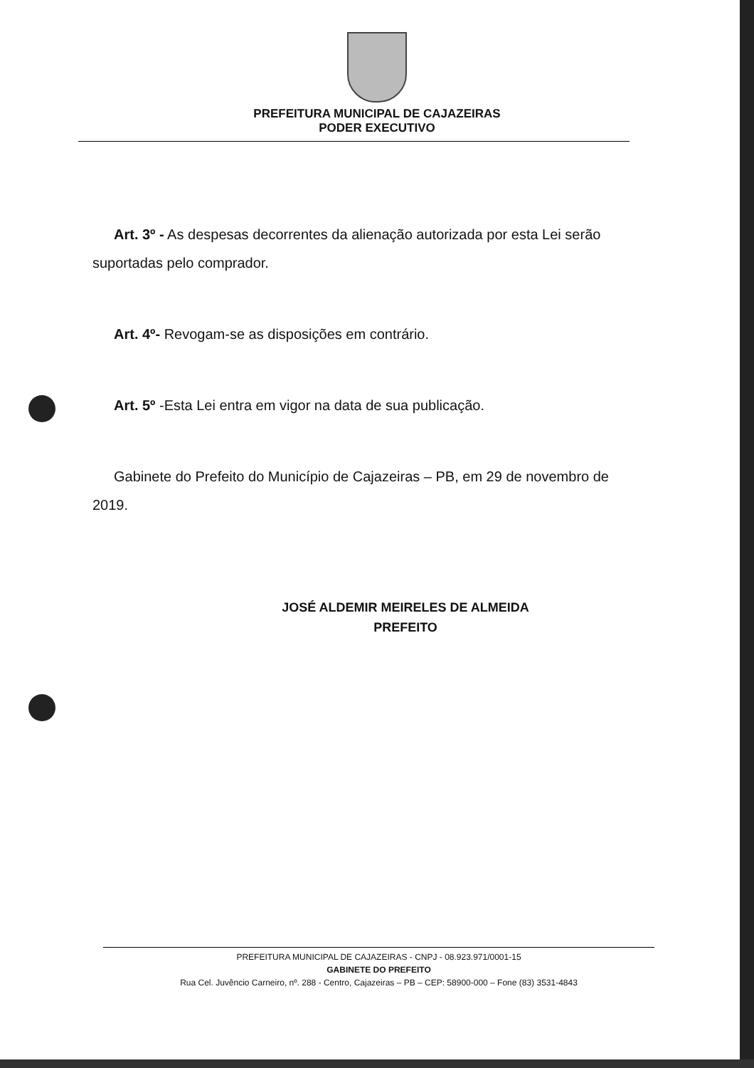PREFEITURA MUNICIPAL DE CAJAZEIRAS
PODER EXECUTIVO
Art. 3º - As despesas decorrentes da alienação autorizada por esta Lei serão suportadas pelo comprador.
Art. 4º- Revogam-se as disposições em contrário.
Art. 5º -Esta Lei entra em vigor na data de sua publicação.
Gabinete do Prefeito do Município de Cajazeiras – PB, em 29 de novembro de 2019.
JOSÉ ALDEMIR MEIRELES DE ALMEIDA
PREFEITO
PREFEITURA MUNICIPAL DE CAJAZEIRAS - CNPJ - 08.923.971/0001-15
GABINETE DO PREFEITO
Rua Cel. Juvêncio Carneiro, nº. 288 - Centro, Cajazeiras – PB – CEP: 58900-000 – Fone (83) 3531-4843